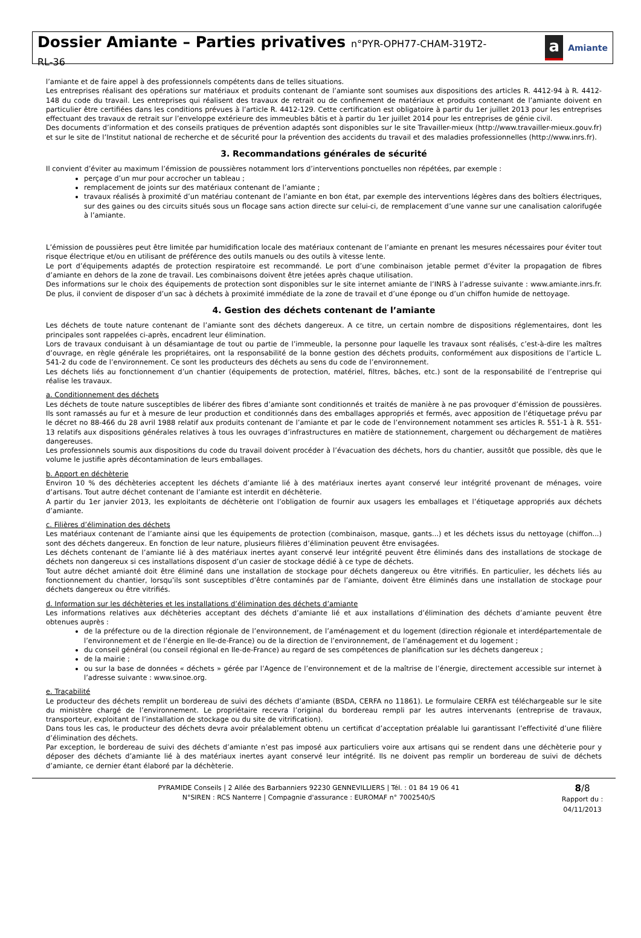Dossier Amiante – Parties privatives n°PYR-OPH77-CHAM-319T2-
RL-36
a Amiante
l’amiante et de faire appel à des professionnels compétents dans de telles situations.
Les entreprises réalisant des opérations sur matériaux et produits contenant de l’amiante sont soumises aux dispositions des articles R. 4412-94 à R. 4412-148 du code du travail. Les entreprises qui réalisent des travaux de retrait ou de confinement de matériaux et produits contenant de l’amiante doivent en particulier être certifiées dans les conditions prévues à l’article R. 4412-129. Cette certification est obligatoire à partir du 1er juillet 2013 pour les entreprises effectuant des travaux de retrait sur l’enveloppe extérieure des immeubles bâtis et à partir du 1er juillet 2014 pour les entreprises de génie civil.
Des documents d’information et des conseils pratiques de prévention adaptés sont disponibles sur le site Travailler-mieux (http://www.travailler-mieux.gouv.fr) et sur le site de l’Institut national de recherche et de sécurité pour la prévention des accidents du travail et des maladies professionnelles (http://www.inrs.fr).
3. Recommandations générales de sécurité
Il convient d’éviter au maximum l’émission de poussières notamment lors d’interventions ponctuelles non répétées, par exemple :
perçage d’un mur pour accrocher un tableau ;
remplacement de joints sur des matériaux contenant de l’amiante ;
travaux réalisés à proximité d’un matériau contenant de l’amiante en bon état, par exemple des interventions légères dans des boîtiers électriques, sur des gaines ou des circuits situés sous un flocage sans action directe sur celui-ci, de remplacement d’une vanne sur une canalisation calorifugée à l’amiante.
L’émission de poussières peut être limitée par humidification locale des matériaux contenant de l’amiante en prenant les mesures nécessaires pour éviter tout risque électrique et/ou en utilisant de préférence des outils manuels ou des outils à vitesse lente.
Le port d’équipements adaptés de protection respiratoire est recommandé. Le port d’une combinaison jetable permet d’éviter la propagation de fibres d’amiante en dehors de la zone de travail. Les combinaisons doivent être jetées après chaque utilisation.
Des informations sur le choix des équipements de protection sont disponibles sur le site internet amiante de l’INRS à l’adresse suivante : www.amiante.inrs.fr. De plus, il convient de disposer d’un sac à déchets à proximité immédiate de la zone de travail et d’une éponge ou d’un chiffon humide de nettoyage.
4. Gestion des déchets contenant de l’amiante
Les déchets de toute nature contenant de l’amiante sont des déchets dangereux. A ce titre, un certain nombre de dispositions réglementaires, dont les principales sont rappelées ci-après, encadrent leur élimination.
Lors de travaux conduisant à un désamiantage de tout ou partie de l’immeuble, la personne pour laquelle les travaux sont réalisés, c’est-à-dire les maîtres d’ouvrage, en règle générale les propriétaires, ont la responsabilité de la bonne gestion des déchets produits, conformément aux dispositions de l’article L. 541-2 du code de l’environnement. Ce sont les producteurs des déchets au sens du code de l’environnement.
Les déchets liés au fonctionnement d’un chantier (équipements de protection, matériel, filtres, bâches, etc.) sont de la responsabilité de l’entreprise qui réalise les travaux.
a. Conditionnement des déchets
Les déchets de toute nature susceptibles de libérer des fibres d’amiante sont conditionnés et traités de manière à ne pas provoquer d’émission de poussières. Ils sont ramassés au fur et à mesure de leur production et conditionnés dans des emballages appropriés et fermés, avec apposition de l’étiquetage prévu par le décret no 88-466 du 28 avril 1988 relatif aux produits contenant de l’amiante et par le code de l’environnement notamment ses articles R. 551-1 à R. 551-13 relatifs aux dispositions générales relatives à tous les ouvrages d’infrastructures en matière de stationnement, chargement ou déchargement de matières dangereuses.
Les professionnels soumis aux dispositions du code du travail doivent procéder à l’évacuation des déchets, hors du chantier, aussitôt que possible, dès que le volume le justifie après décontamination de leurs emballages.
b. Apport en déchèterie
Environ 10 % des déchèteries acceptent les déchets d’amiante lié à des matériaux inertes ayant conservé leur intégrité provenant de ménages, voire d’artisans. Tout autre déchet contenant de l’amiante est interdit en déchèterie.
A partir du 1er janvier 2013, les exploitants de déchèterie ont l’obligation de fournir aux usagers les emballages et l’étiquetage appropriés aux déchets d’amiante.
c. Filières d’élimination des déchets
Les matériaux contenant de l’amiante ainsi que les équipements de protection (combinaison, masque, gants...) et les déchets issus du nettoyage (chiffon...) sont des déchets dangereux. En fonction de leur nature, plusieurs filières d’élimination peuvent être envisagées.
Les déchets contenant de l’amiante lié à des matériaux inertes ayant conservé leur intégrité peuvent être éliminés dans des installations de stockage de déchets non dangereux si ces installations disposent d’un casier de stockage dédié à ce type de déchets.
Tout autre déchet amianté doit être éliminé dans une installation de stockage pour déchets dangereux ou être vitrifiés. En particulier, les déchets liés au fonctionnement du chantier, lorsqu’ils sont susceptibles d’être contaminés par de l’amiante, doivent être éliminés dans une installation de stockage pour déchets dangereux ou être vitrifiés.
d. Information sur les déchèteries et les installations d’élimination des déchets d’amiante
Les informations relatives aux déchèteries acceptant des déchets d’amiante lié et aux installations d’élimination des déchets d’amiante peuvent être obtenues auprès :
de la préfecture ou de la direction régionale de l’environnement, de l’aménagement et du logement (direction régionale et interdépartementale de l’environnement et de l’énergie en Ile-de-France) ou de la direction de l’environnement, de l’aménagement et du logement ;
du conseil général (ou conseil régional en Ile-de-France) au regard de ses compétences de planification sur les déchets dangereux ;
de la mairie ;
ou sur la base de données « déchets » gérée par l’Agence de l’environnement et de la maîtrise de l’énergie, directement accessible sur internet à l’adresse suivante : www.sinoe.org.
e. Traçabilité
Le producteur des déchets remplit un bordereau de suivi des déchets d’amiante (BSDA, CERFA no 11861). Le formulaire CERFA est téléchargeable sur le site du ministère chargé de l’environnement. Le propriétaire recevra l’original du bordereau rempli par les autres intervenants (entreprise de travaux, transporteur, exploitant de l’installation de stockage ou du site de vitrification).
Dans tous les cas, le producteur des déchets devra avoir préalablement obtenu un certificat d’acceptation préalable lui garantissant l’effectivité d’une filière d’élimination des déchets.
Par exception, le bordereau de suivi des déchets d’amiante n’est pas imposé aux particuliers voire aux artisans qui se rendent dans une déchèterie pour y déposer des déchets d’amiante lié à des matériaux inertes ayant conservé leur intégrité. Ils ne doivent pas remplir un bordereau de suivi de déchets d’amiante, ce dernier étant élaboré par la déchèterie.
PYRAMIDE Conseils | 2 Allée des Barbanniers 92230 GENNEVILLIERS | Tél. : 01 84 19 06 41
N°SIREN : RCS Nanterre | Compagnie d'assurance : EUROMAF n° 7002540/S
8/8
Rapport du :
04/11/2013